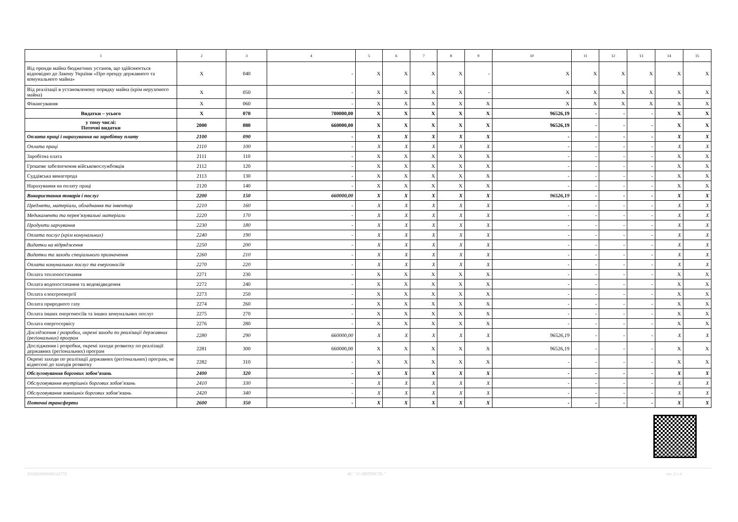| 1 | 2 | 3 | 4 | 5 | 6 | 7 | 8 | 9 | 10 | 11 | 12 | 13 | 14 | 15 |
| --- | --- | --- | --- | --- | --- | --- | --- | --- | --- | --- | --- | --- | --- | --- |
| Від оренди майна бюджетних установ, що здійснюється відповідно до Закону України «Про оренду державного та комунального майна» | X | 040 | - | X | X | X | X | - | X | X | X | X | X | X |
| Від реалізації в установленому порядку майна (крім нерухомого майна) | X | 050 | - | X | X | X | X | - | X | X | X | X | X | X |
| Фінансування | X | 060 | - | X | X | X | X | X | X | X | X | X | X | X |
| Видатки – усього | X | 070 | 700000,00 | X | X | X | X | X | 96526,19 | - | - | - | X | X |
| у тому числі: Поточні видатки | 2000 | 080 | 660000,00 | X | X | X | X | X | 96526,19 | - | - | - | X | X |
| Оплата праці і нарахування на заробітну плату | 2100 | 090 | - | X | X | X | X | X | - | - | - | - | X | X |
| Оплата праці | 2110 | 100 | - | X | X | X | X | X | - | - | - | - | X | X |
| Заробітна плата | 2111 | 110 | - | X | X | X | X | X | - | - | - | - | X | X |
| Грошове забезпечення військовослужбовців | 2112 | 120 | - | X | X | X | X | X | - | - | - | - | X | X |
| Суддівська винагорода | 2113 | 130 | - | X | X | X | X | X | - | - | - | - | X | X |
| Нарахування на оплату праці | 2120 | 140 | - | X | X | X | X | X | - | - | - | - | X | X |
| Використання товарів і послуг | 2200 | 150 | 660000,00 | X | X | X | X | X | 96526,19 | - | - | - | X | X |
| Предмети, матеріали, обладнання та інвентар | 2210 | 160 | - | X | X | X | X | X | - | - | - | - | X | X |
| Медикаменти та перев’язувальні матеріали | 2220 | 170 | - | X | X | X | X | X | - | - | - | - | X | X |
| Продукти харчування | 2230 | 180 | - | X | X | X | X | X | - | - | - | - | X | X |
| Оплата послуг (крім комунальних) | 2240 | 190 | - | X | X | X | X | X | - | - | - | - | X | X |
| Видатки на відрядження | 2250 | 200 | - | X | X | X | X | X | - | - | - | - | X | X |
| Видатки та заходи спеціального призначення | 2260 | 210 | - | X | X | X | X | X | - | - | - | - | X | X |
| Оплата комунальних послуг та енергоносіїв | 2270 | 220 | - | X | X | X | X | X | - | - | - | - | X | X |
| Оплата теплопостачання | 2271 | 230 | - | X | X | X | X | X | - | - | - | - | X | X |
| Оплата водопостачання та водовідведення | 2272 | 240 | - | X | X | X | X | X | - | - | - | - | X | X |
| Оплата електроенергії | 2273 | 250 | - | X | X | X | X | X | - | - | - | - | X | X |
| Оплата природного газу | 2274 | 260 | - | X | X | X | X | X | - | - | - | - | X | X |
| Оплата інших енергоносіїв та інших комунальних послуг | 2275 | 270 | - | X | X | X | X | X | - | - | - | - | X | X |
| Оплата енергосервісу | 2276 | 280 | - | X | X | X | X | X | - | - | - | - | X | X |
| Дослідження і розробки, окремі заходи по реалізації державних (регіональних) програм | 2280 | 290 | 660000,00 | X | X | X | X | X | 96526,19 | - | - | - | X | X |
| Дослідження і розробки, окремі заходи розвитку по реалізації державних (регіональних) програм | 2281 | 300 | 660000,00 | X | X | X | X | X | 96526,19 | - | - | - | X | X |
| Окремі заходи по реалізації державних (регіональних) програм, не віднесені до заходів розвитку | 2282 | 310 | - | X | X | X | X | X | - | - | - | - | X | X |
| Обслуговування боргових зобов’язань | 2400 | 320 | - | X | X | X | X | X | - | - | - | - | X | X |
| Обслуговування внутрішніх боргових зобов’язань | 2410 | 330 | - | X | X | X | X | X | - | - | - | - | X | X |
| Обслуговування зовнішніх боргових зобов’язань | 2420 | 340 | - | X | X | X | X | X | - | - | - | - | X | X |
| Поточні трансферти | 2600 | 350 | - | X | X | X | X | X | - | - | - | - | X | X |
202400000046142772 АС " Є-ЗВІТНІСТЬ " ст. 2 з 4